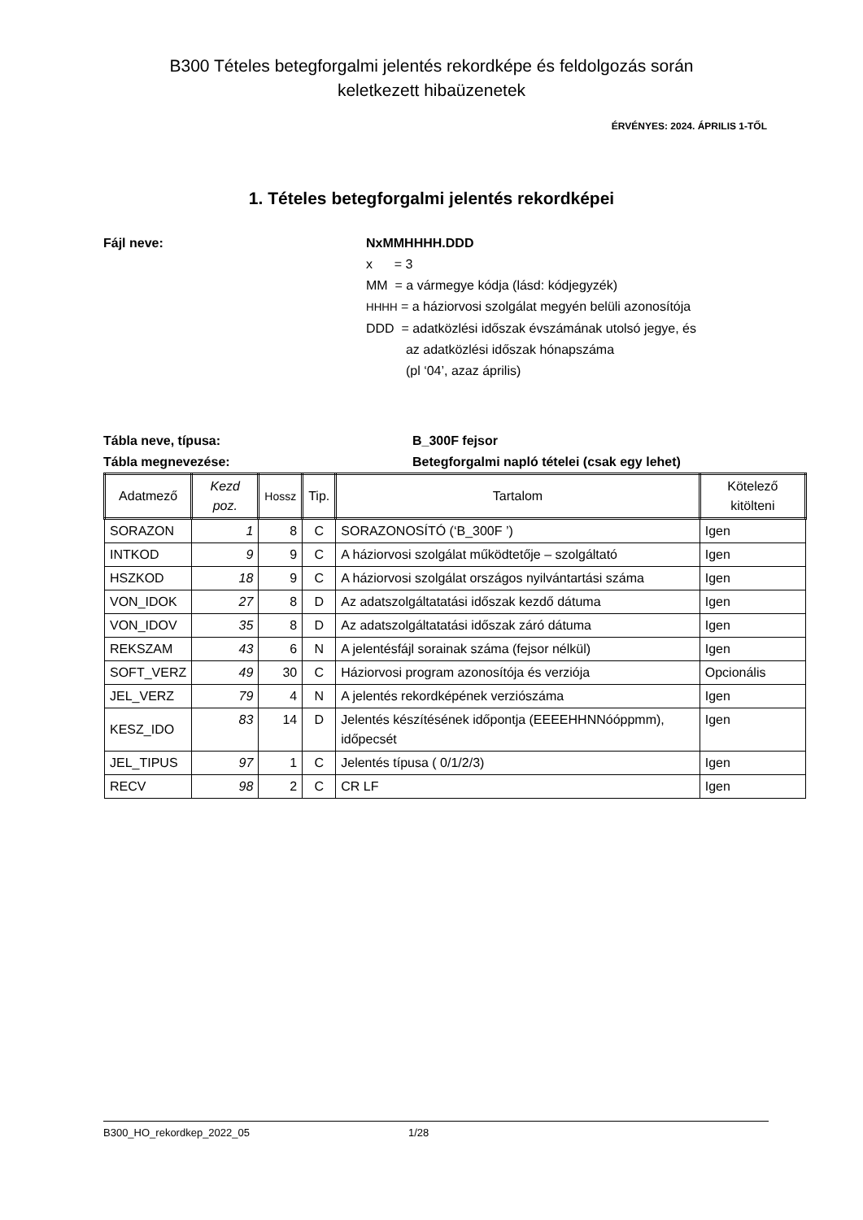B300 Tételes betegforgalmi jelentés rekordképe és feldolgozás során
keletkezett hibaüzenetek
ÉRVÉNYES: 2024. ÁPRILIS 1-TŐL
1. Tételes betegforgalmi jelentés rekordképei
Fájl neve: NxMMHHHH.DDD
x = 3
MM = a vármegye kódja (lásd: kódjegyzék)
HHHH = a háziorvosi szolgálat megyén belüli azonosítója
DDD = adatközlési időszak évszámának utolsó jegye, és
az adatközlési időszak hónapszáma
(pl ‘04’, azaz április)
Tábla neve, típusa: B_300F fejsor
Tábla megnevezése: Betegforgalmi napló tételei (csak egy lehet)
| Adatmező | Kezd poz. | Hossz | Tip. | Tartalom | Kötelező kitölteni |
| --- | --- | --- | --- | --- | --- |
| SORAZON | 1 | 8 | C | SORAZONOSÍTÓ (‘B_300F ’) | Igen |
| INTKOD | 9 | 9 | C | A háziorvosi szolgálat működtetője – szolgáltató | Igen |
| HSZKOD | 18 | 9 | C | A háziorvosi szolgálat országos nyilvántartási száma | Igen |
| VON_IDOK | 27 | 8 | D | Az adatszolgáltatatási időszak kezdő dátuma | Igen |
| VON_IDOV | 35 | 8 | D | Az adatszolgáltatatási időszak záró dátuma | Igen |
| REKSZAM | 43 | 6 | N | A jelentésfájl sorainak száma (fejsor nélkül) | Igen |
| SOFT_VERZ | 49 | 30 | C | Háziorvosi program azonosítója és verziója | Opcionális |
| JEL_VERZ | 79 | 4 | N | A jelentés rekordképének verziószáma | Igen |
| KESZ_IDO | 83 | 14 | D | Jelentés készítésének időpontja (EEEEHHNNóóppmm), időpecsét | Igen |
| JEL_TIPUS | 97 | 1 | C | Jelentés típusa ( 0/1/2/3) | Igen |
| RECV | 98 | 2 | C | CR LF | Igen |
B300_HO_rekordkep_2022_05 1/28